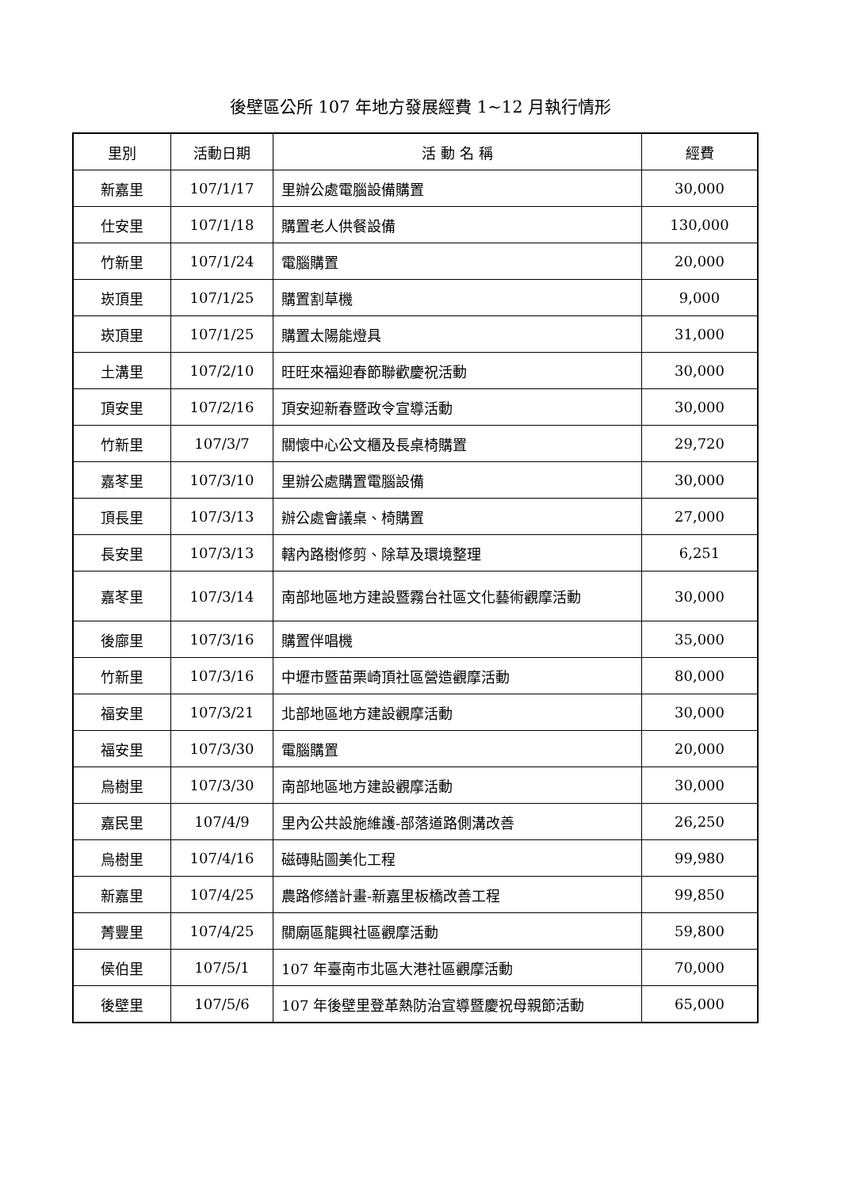後壁區公所 107 年地方發展經費 1~12 月執行情形
| 里別 | 活動日期 | 活 動 名 稱 | 經費 |
| --- | --- | --- | --- |
| 新嘉里 | 107/1/17 | 里辦公處電腦設備購置 | 30,000 |
| 仕安里 | 107/1/18 | 購置老人供餐設備 | 130,000 |
| 竹新里 | 107/1/24 | 電腦購置 | 20,000 |
| 崁頂里 | 107/1/25 | 購置割草機 | 9,000 |
| 崁頂里 | 107/1/25 | 購置太陽能燈具 | 31,000 |
| 土溝里 | 107/2/10 | 旺旺來福迎春節聯歡慶祝活動 | 30,000 |
| 頂安里 | 107/2/16 | 頂安迎新春暨政令宣導活動 | 30,000 |
| 竹新里 | 107/3/7 | 關懷中心公文櫃及長桌椅購置 | 29,720 |
| 嘉苳里 | 107/3/10 | 里辦公處購置電腦設備 | 30,000 |
| 頂長里 | 107/3/13 | 辦公處會議桌、椅購置 | 27,000 |
| 長安里 | 107/3/13 | 轄內路樹修剪、除草及環境整理 | 6,251 |
| 嘉苳里 | 107/3/14 | 南部地區地方建設暨霧台社區文化藝術觀摩活動 | 30,000 |
| 後廍里 | 107/3/16 | 購置伴唱機 | 35,000 |
| 竹新里 | 107/3/16 | 中壢市暨苗栗崎頂社區營造觀摩活動 | 80,000 |
| 福安里 | 107/3/21 | 北部地區地方建設觀摩活動 | 30,000 |
| 福安里 | 107/3/30 | 電腦購置 | 20,000 |
| 烏樹里 | 107/3/30 | 南部地區地方建設觀摩活動 | 30,000 |
| 嘉民里 | 107/4/9 | 里內公共設施維護-部落道路側溝改善 | 26,250 |
| 烏樹里 | 107/4/16 | 磁磚貼圖美化工程 | 99,980 |
| 新嘉里 | 107/4/25 | 農路修繕計畫-新嘉里板橋改善工程 | 99,850 |
| 菁豐里 | 107/4/25 | 關廟區龍興社區觀摩活動 | 59,800 |
| 侯伯里 | 107/5/1 | 107 年臺南市北區大港社區觀摩活動 | 70,000 |
| 後壁里 | 107/5/6 | 107 年後壁里登革熱防治宣導暨慶祝母親節活動 | 65,000 |